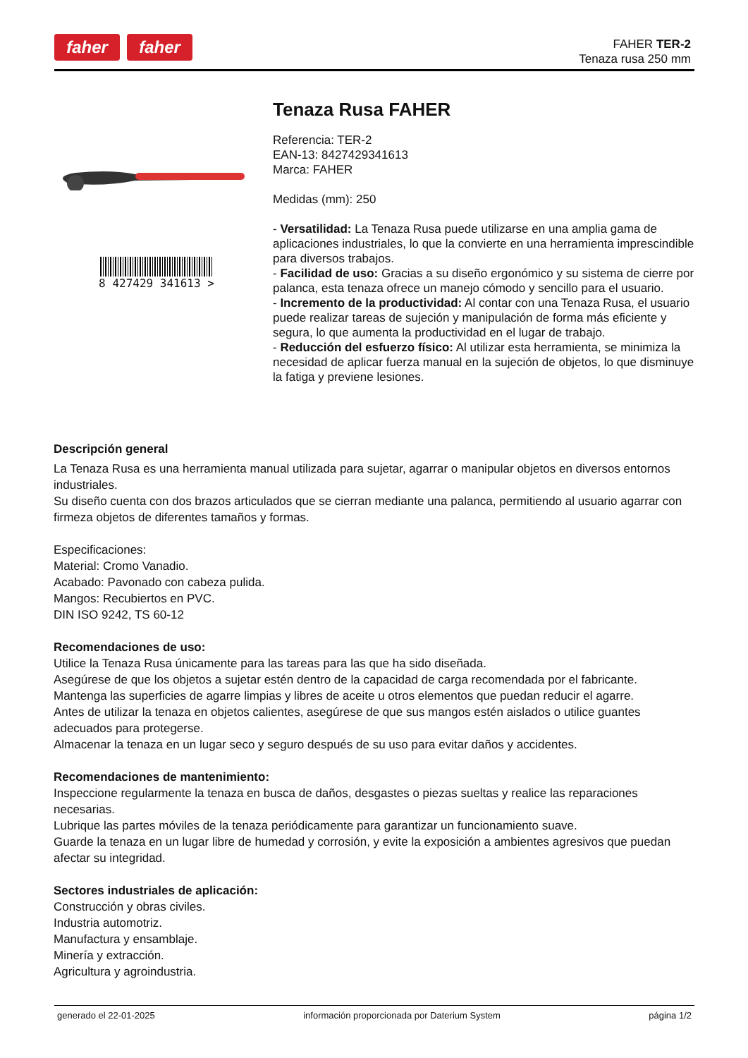faher faher
FAHER TER-2
Tenaza rusa 250 mm
8 427429 341613 >
Tenaza Rusa FAHER
Referencia: TER-2
EAN-13: 8427429341613
Marca: FAHER
Medidas (mm): 250
- Versatilidad: La Tenaza Rusa puede utilizarse en una amplia gama de aplicaciones industriales, lo que la convierte en una herramienta imprescindible para diversos trabajos.
- Facilidad de uso: Gracias a su diseño ergonómico y su sistema de cierre por palanca, esta tenaza ofrece un manejo cómodo y sencillo para el usuario.
- Incremento de la productividad: Al contar con una Tenaza Rusa, el usuario puede realizar tareas de sujeción y manipulación de forma más eficiente y segura, lo que aumenta la productividad en el lugar de trabajo.
- Reducción del esfuerzo físico: Al utilizar esta herramienta, se minimiza la necesidad de aplicar fuerza manual en la sujeción de objetos, lo que disminuye la fatiga y previene lesiones.
Descripción general
La Tenaza Rusa es una herramienta manual utilizada para sujetar, agarrar o manipular objetos en diversos entornos industriales.
Su diseño cuenta con dos brazos articulados que se cierran mediante una palanca, permitiendo al usuario agarrar con firmeza objetos de diferentes tamaños y formas.
Especificaciones:
Material: Cromo Vanadio.
Acabado: Pavonado con cabeza pulida.
Mangos: Recubiertos en PVC.
DIN ISO 9242, TS 60-12
Recomendaciones de uso:
Utilice la Tenaza Rusa únicamente para las tareas para las que ha sido diseñada.
Asegúrese de que los objetos a sujetar estén dentro de la capacidad de carga recomendada por el fabricante.
Mantenga las superficies de agarre limpias y libres de aceite u otros elementos que puedan reducir el agarre.
Antes de utilizar la tenaza en objetos calientes, asegúrese de que sus mangos estén aislados o utilice guantes adecuados para protegerse.
Almacenar la tenaza en un lugar seco y seguro después de su uso para evitar daños y accidentes.
Recomendaciones de mantenimiento:
Inspeccione regularmente la tenaza en busca de daños, desgastes o piezas sueltas y realice las reparaciones necesarias.
Lubrique las partes móviles de la tenaza periódicamente para garantizar un funcionamiento suave.
Guarde la tenaza en un lugar libre de humedad y corrosión, y evite la exposición a ambientes agresivos que puedan afectar su integridad.
Sectores industriales de aplicación:
Construcción y obras civiles.
Industria automotriz.
Manufactura y ensamblaje.
Minería y extracción.
Agricultura y agroindustria.
generado el 22-01-2025 información proporcionada por Daterium System página 1/2